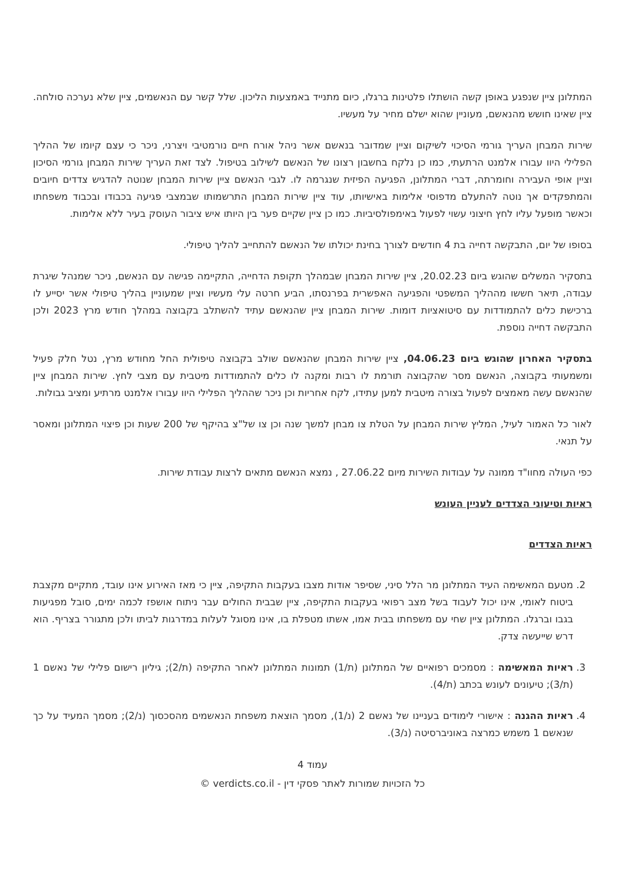המתלונן ציין שנפגע באופן קשה הושתלו פלטינות ברגלו, כיום מתנייד באמצעות הליכון. שלל קשר עם הנאשמים, ציין שלא נערכה סולחה. ציין שאינו חושש מהנאשם, מעוניין שהוא ישלם מחיר על מעשיו.
שירות המבחן העריך גורמי הסיכוי לשיקום וציין שמדובר בנאשם אשר ניהל אורח חיים נורמטיבי ויצרני, ניכר כי עצם קיומו של ההליך הפלילי היוו עבורו אלמנט הרתעתי, כמו כן נלקח בחשבון רצונו של הנאשם לשילוב בטיפול. לצד זאת העריך שירות המבחן גורמי הסיכון וציין אופי העבירה וחומרתה, דברי המתלונן, הפגיעה הפיזית שנגרמה לו. לגבי הנאשם ציין שירות המבחן שנוטה להדגיש צדדים חיובים והמתפקדים אך נוטה להתעלם מדפוסי אלימות באישיותו, עוד ציין שירות המבחן התרשמותו שבמצבי פגיעה בכבודו ובכבוד משפחתו וכאשר מופעל עליו לחץ חיצוני עשוי לפעול באימפולסיביות. כמו כן ציין שקיים פער בין היותו איש ציבור העוסק בעיר ללא אלימות.
בסופו של יום, התבקשה דחייה בת 4 חודשים לצורך בחינת יכולתו של הנאשם להתחייב להליך טיפולי.
בתסקיר המשלים שהוגש ביום 20.02.23, ציין שירות המבחן שבמהלך תקופת הדחייה, התקיימה פגישה עם הנאשם, ניכר שמנהל שיגרת עבודה, תיאר חששו מההליך המשפטי והפגיעה האפשרית בפרנסתו, הביע חרטה עלי מעשיו וציין שמעוניין בהליך טיפולי אשר יסייע לו ברכישת כלים להתמודדות עם סיטואציות דומות. שירות המבחן ציין שהנאשם עתיד להשתלב בקבוצה במהלך חודש מרץ 2023 ולכן התבקשה דחייה נוספת.
בתסקיר האחרון שהוגש ביום 04.06.23, ציין שירות המבחן שהנאשם שולב בקבוצה טיפולית החל מחודש מרץ, נטל חלק פעיל ומשמעותי בקבוצה, הנאשם מסר שהקבוצה תורמת לו רבות ומקנה לו כלים להתמודדות מיטבית עם מצבי לחץ. שירות המבחן ציין שהנאשם עשה מאמצים לפעול בצורה מיטבית למען עתידו, לקח אחריות וכן ניכר שההליך הפלילי היוו עבורו אלמנט מרתיע ומציב גבולות.
לאור כל האמור לעיל, המליץ שירות המבחן על הטלת צו מבחן למשך שנה וכן צו של"צ בהיקף של 200 שעות וכן פיצוי המתלונן ומאסר על תנאי.
כפי העולה מחוו"ד ממונה על עבודות השירות מיום 27.06.22 , נמצא הנאשם מתאים לרצות עבודת שירות.
ראיות וטיעוני הצדדים לעניין העונש
ראיות הצדדים
2. מטעם המאשימה העיד המתלונן מר הלל סיני, שסיפר אודות מצבו בעקבות התקיפה, ציין כי מאז האירוע אינו עובד, מתקיים מקצבת ביטוח לאומי, אינו יכול לעבוד בשל מצב רפואי בעקבות התקיפה, ציין שבבית החולים עבר ניתוח אושפז לכמה ימים, סובל מפגיעות בגבו וברגלו. המתלונן ציין שחי עם משפחתו בבית אמו, אשתו מטפלת בו, אינו מסוגל לעלות במדרגות לביתו ולכן מתגורר בצריף. הוא דרש שייעשה צדק.
3. ראיות המאשימה : מסמכים רפואיים של המתלונן (ת/1) תמונות המתלונן לאחר התקיפה (ת/2); גיליון רישום פלילי של נאשם 1 (ת/3); טיעונים לעונש בכתב (ת/4).
4. ראיות ההגנה : אישורי לימודים בעניינו של נאשם 2 (נ/1), מסמך הוצאת משפחת הנאשמים מהסכסוך (נ/2); מסמך המעיד על כך שנאשם 1 משמש כמרצה באוניברסיטה (נ/3).
עמוד 4
כל הזכויות שמורות לאתר פסקי דין - verdicts.co.il ©